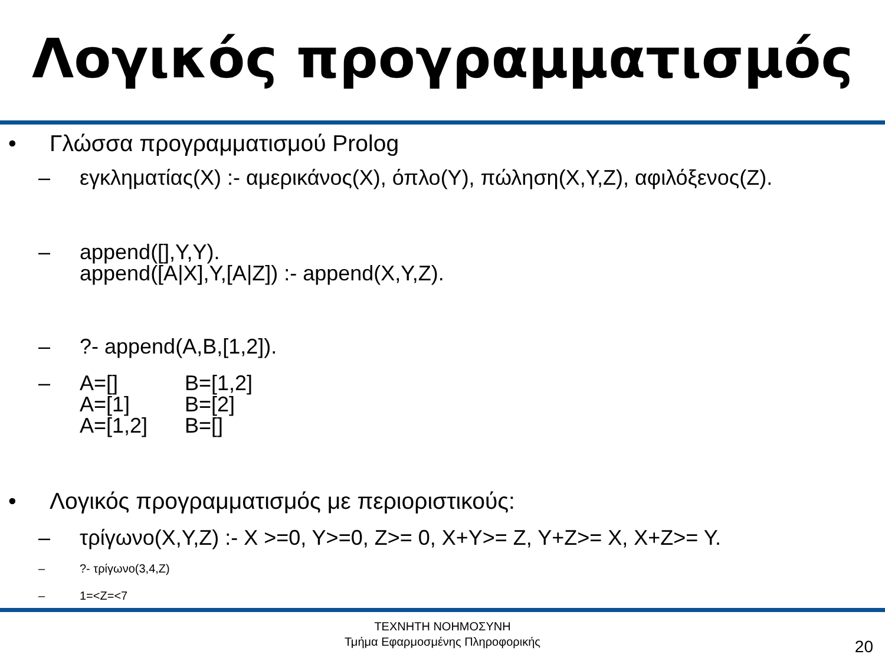Λογικός προγραμματισμός
• Γλώσσα προγραμματισμού Prolog
– εγκληματίας(X) :- αμερικάνος(X), όπλο(Y), πώληση(X,Y,Z), αφιλόξενος(Z).
– append([],Y,Y).
append([A|X],Y,[A|Z]) :- append(X,Y,Z).
– ?- append(A,B,[1,2]).
–
| A=[] | B=[1,2] |
| A=[1] | B=[2] |
| A=[1,2] | B=[] |
• Λογικός προγραμματισμός με περιοριστικούς:
– τρίγωνο(X,Y,Z) :- X >=0, Y>=0, Z>= 0, X+Y>= Z, Y+Z>= X, X+Z>= Y.
– ?- τρίγωνο(3,4,Z)
– 1=<Z=<7
ΤΕΧΝΗΤΗ ΝΟΗΜΟΣΥΝΗ
Τμήμα Εφαρμοσμένης Πληροφορικής
20